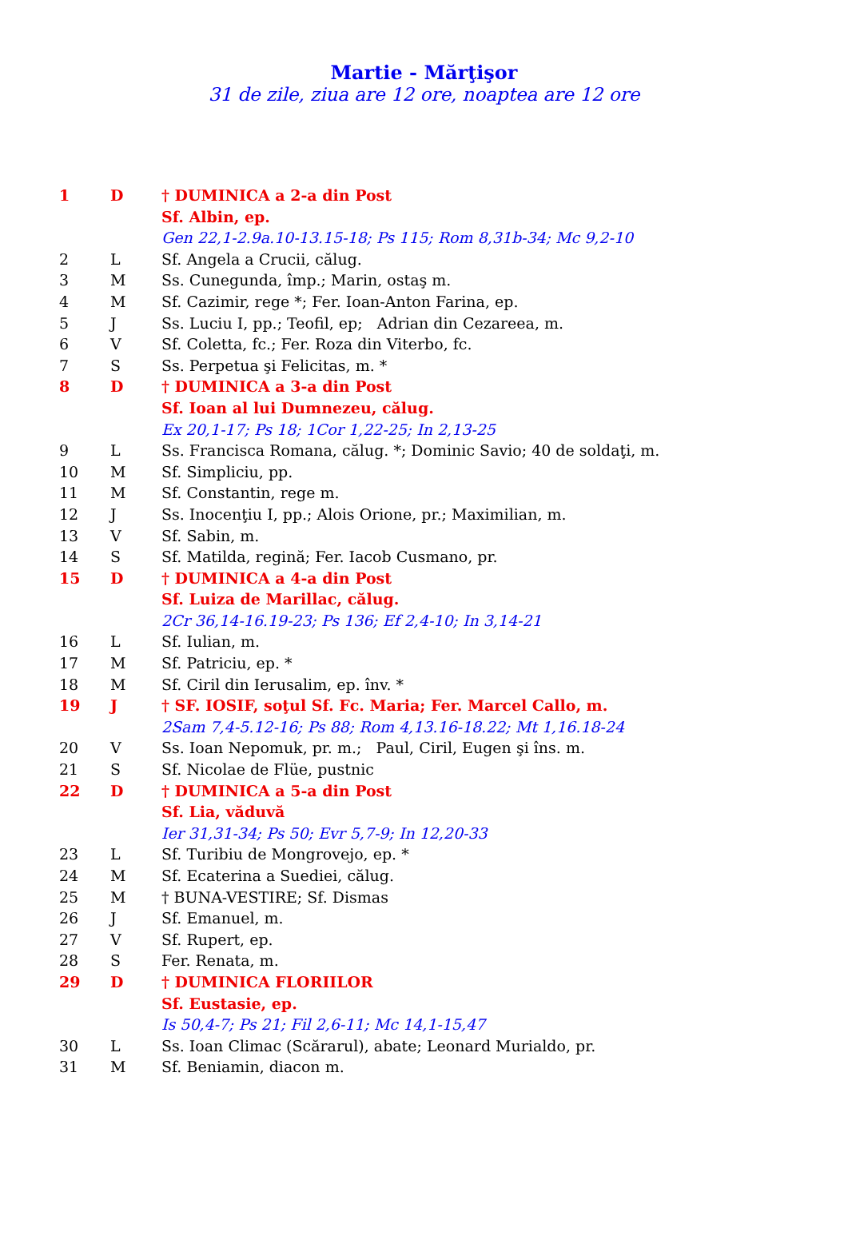Martie - Mărţişor
31 de zile, ziua are 12 ore, noaptea are 12 ore
| 1 | D | † DUMINICA a 2-a din Post |
| | | Sf. Albin, ep. |
| | | Gen 22,1-2.9a.10-13.15-18; Ps 115; Rom 8,31b-34; Mc 9,2-10 |
| 2 | L | Sf. Angela a Crucii, călug. |
| 3 | M | Ss. Cunegunda, împ.; Marin, ostaş m. |
| 4 | M | Sf. Cazimir, rege *; Fer. Ioan-Anton Farina, ep. |
| 5 | J | Ss. Luciu I, pp.; Teofil, ep; Adrian din Cezareea, m. |
| 6 | V | Sf. Coletta, fc.; Fer. Roza din Viterbo, fc. |
| 7 | S | Ss. Perpetua şi Felicitas, m. * |
| 8 | D | † DUMINICA a 3-a din Post |
| | | Sf. Ioan al lui Dumnezeu, călug. |
| | | Ex 20,1-17; Ps 18; 1Cor 1,22-25; In 2,13-25 |
| 9 | L | Ss. Francisca Romana, călug. *; Dominic Savio; 40 de soldaţi, m. |
| 10 | M | Sf. Simpliciu, pp. |
| 11 | M | Sf. Constantin, rege m. |
| 12 | J | Ss. Inocenţiu I, pp.; Alois Orione, pr.; Maximilian, m. |
| 13 | V | Sf. Sabin, m. |
| 14 | S | Sf. Matilda, regină; Fer. Iacob Cusmano, pr. |
| 15 | D | † DUMINICA a 4-a din Post |
| | | Sf. Luiza de Marillac, călug. |
| | | 2Cr 36,14-16.19-23; Ps 136; Ef 2,4-10; In 3,14-21 |
| 16 | L | Sf. Iulian, m. |
| 17 | M | Sf. Patriciu, ep. * |
| 18 | M | Sf. Ciril din Ierusalim, ep. înv. * |
| 19 | J | † SF. IOSIF, soţul Sf. Fc. Maria; Fer. Marcel Callo, m. |
| | | 2Sam 7,4-5.12-16; Ps 88; Rom 4,13.16-18.22; Mt 1,16.18-24 |
| 20 | V | Ss. Ioan Nepomuk, pr. m.; Paul, Ciril, Eugen şi îns. m. |
| 21 | S | Sf. Nicolae de Flüe, pustnic |
| 22 | D | † DUMINICA a 5-a din Post |
| | | Sf. Lia, văduvă |
| | | Ier 31,31-34; Ps 50; Evr 5,7-9; In 12,20-33 |
| 23 | L | Sf. Turibiu de Mongrovejo, ep. * |
| 24 | M | Sf. Ecaterina a Suediei, călug. |
| 25 | M | † BUNA-VESTIRE; Sf. Dismas |
| 26 | J | Sf. Emanuel, m. |
| 27 | V | Sf. Rupert, ep. |
| 28 | S | Fer. Renata, m. |
| 29 | D | † DUMINICA FLORIILOR |
| | | Sf. Eustasie, ep. |
| | | Is 50,4-7; Ps 21; Fil 2,6-11; Mc 14,1-15,47 |
| 30 | L | Ss. Ioan Climac (Scărarul), abate; Leonard Murialdo, pr. |
| 31 | M | Sf. Beniamin, diacon m. |